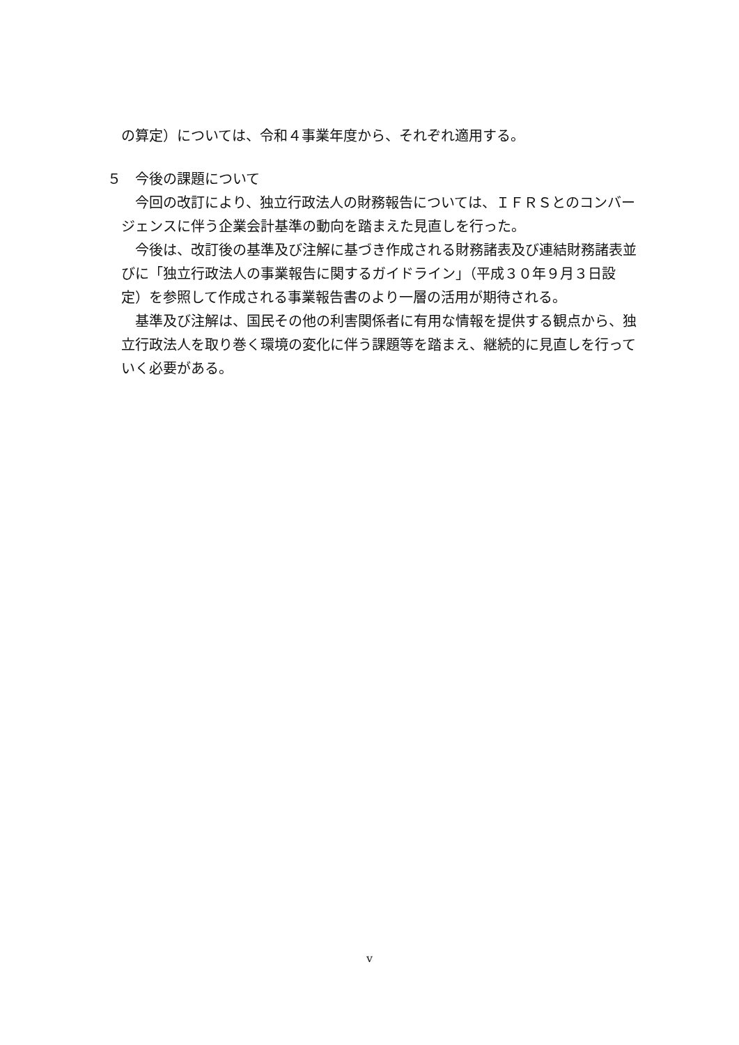の算定）については、令和４事業年度から、それぞれ適用する。
５　今後の課題について
今回の改訂により、独立行政法人の財務報告については、ＩＦＲＳとのコンバージェンスに伴う企業会計基準の動向を踏まえた見直しを行った。
今後は、改訂後の基準及び注解に基づき作成される財務諸表及び連結財務諸表並びに「独立行政法人の事業報告に関するガイドライン」（平成３０年９月３日設定）を参照して作成される事業報告書のより一層の活用が期待される。
基準及び注解は、国民その他の利害関係者に有用な情報を提供する観点から、独立行政法人を取り巻く環境の変化に伴う課題等を踏まえ、継続的に見直しを行っていく必要がある。
v